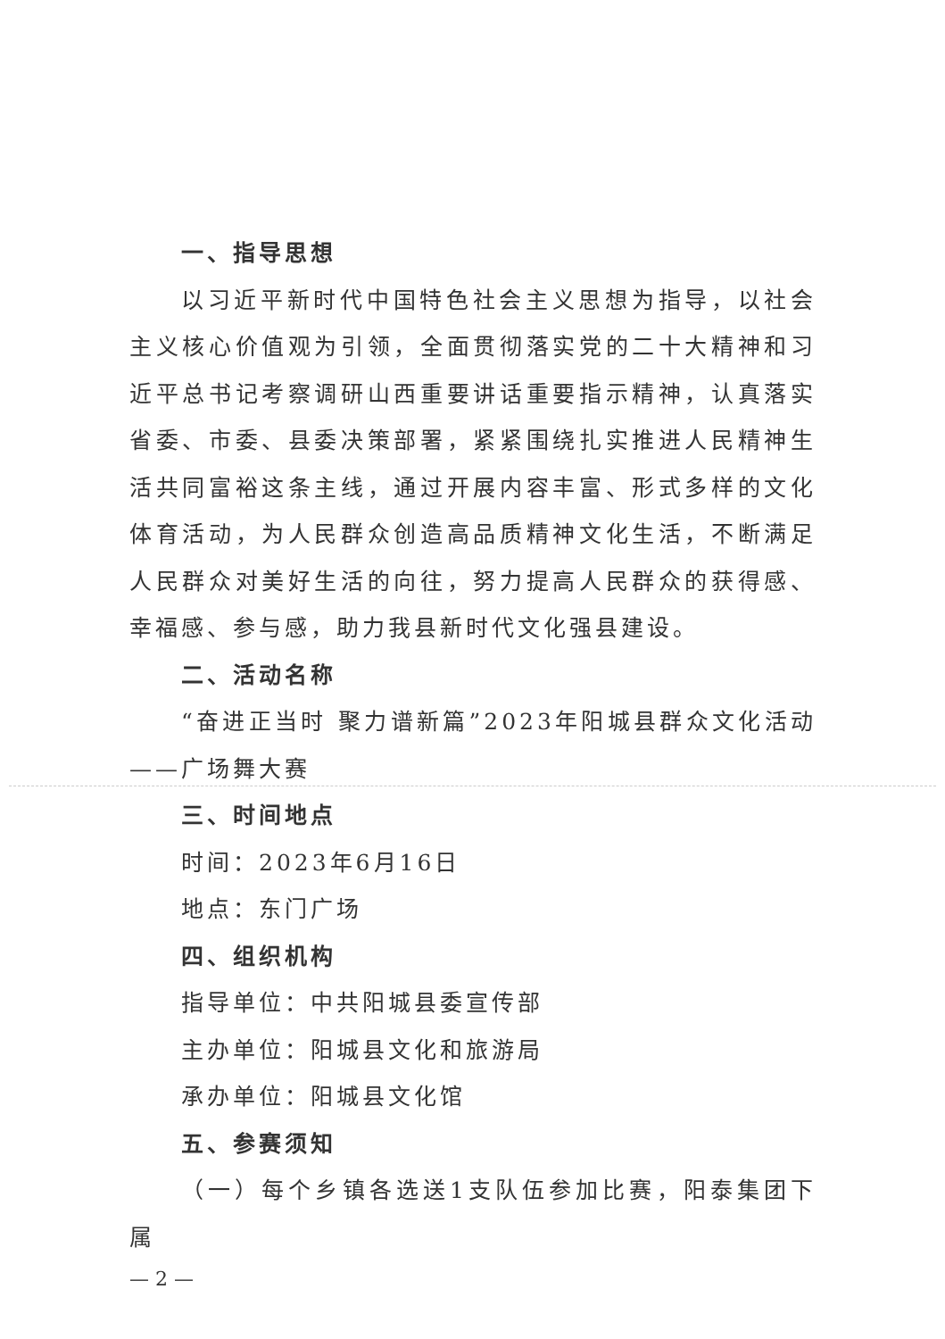一、指导思想
以习近平新时代中国特色社会主义思想为指导，以社会主义核心价值观为引领，全面贯彻落实党的二十大精神和习近平总书记考察调研山西重要讲话重要指示精神，认真落实省委、市委、县委决策部署，紧紧围绕扎实推进人民精神生活共同富裕这条主线，通过开展内容丰富、形式多样的文化体育活动，为人民群众创造高品质精神文化生活，不断满足人民群众对美好生活的向往，努力提高人民群众的获得感、幸福感、参与感，助力我县新时代文化强县建设。
二、活动名称
“奋进正当时 聚力谱新篇”2023年阳城县群众文化活动——广场舞大赛
三、时间地点
时间：2023年6月16日
地点：东门广场
四、组织机构
指导单位：中共阳城县委宣传部
主办单位：阳城县文化和旅游局
承办单位：阳城县文化馆
五、参赛须知
（一）每个乡镇各选送1支队伍参加比赛，阳泰集团下属
— 2 —